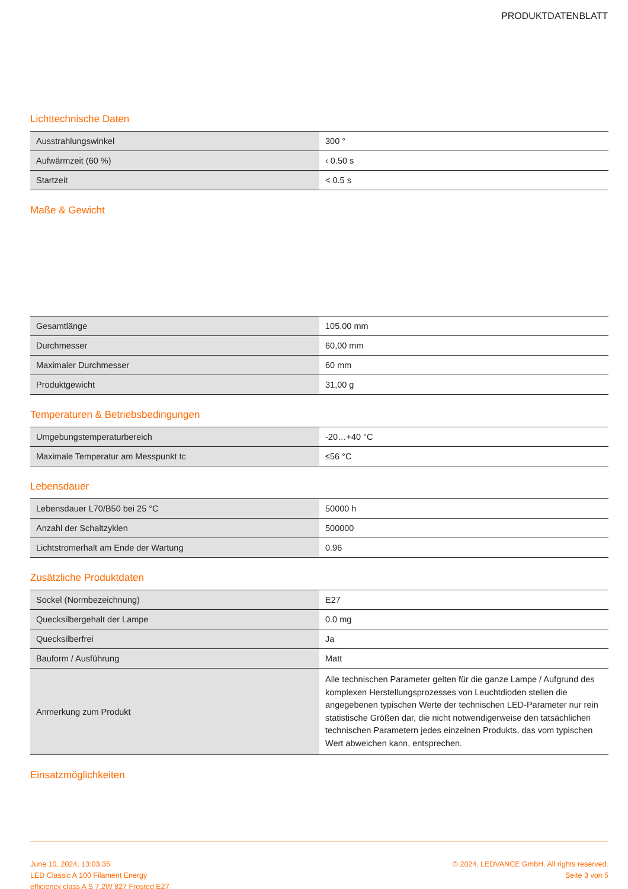PRODUKTDATENBLATT
Lichttechnische Daten
| Ausstrahlungswinkel | 300 ° |
| Aufwärmzeit (60 %) | ‹ 0.50 s |
| Startzeit | < 0.5 s |
Maße & Gewicht
| Gesamtlänge | 105.00 mm |
| Durchmesser | 60,00 mm |
| Maximaler Durchmesser | 60 mm |
| Produktgewicht | 31,00 g |
Temperaturen & Betriebsbedingungen
| Umgebungstemperaturbereich | -20…+40 °C |
| Maximale Temperatur am Messpunkt tc | ≤56 °C |
Lebensdauer
| Lebensdauer L70/B50 bei 25 °C | 50000 h |
| Anzahl der Schaltzyklen | 500000 |
| Lichtstromerhalt am Ende der Wartung | 0.96 |
Zusätzliche Produktdaten
| Sockel (Normbezeichnung) | E27 |
| Quecksilbergehalt der Lampe | 0.0 mg |
| Quecksilberfrei | Ja |
| Bauform / Ausführung | Matt |
| Anmerkung zum Produkt | Alle technischen Parameter gelten für die ganze Lampe / Aufgrund des komplexen Herstellungsprozesses von Leuchtdioden stellen die angegebenen typischen Werte der technischen LED-Parameter nur rein statistische Größen dar, die nicht notwendigerweise den tatsächlichen technischen Parametern jedes einzelnen Produkts, das vom typischen Wert abweichen kann, entsprechen. |
Einsatzmöglichkeiten
June 10, 2024, 13:03:35
LED Classic A 100 Filament Energy
efficiency class A S 7.2W 827 Frosted E27
© 2024, LEDVANCE GmbH. All rights reserved.
Seite 3 von 5